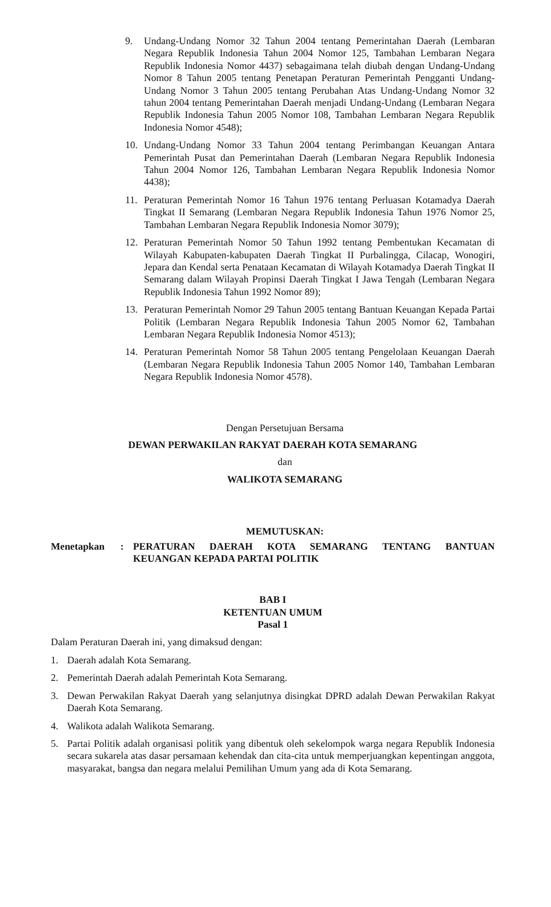9. Undang-Undang Nomor 32 Tahun 2004 tentang Pemerintahan Daerah (Lembaran Negara Republik Indonesia Tahun 2004 Nomor 125, Tambahan Lembaran Negara Republik Indonesia Nomor 4437) sebagaimana telah diubah dengan Undang-Undang Nomor 8 Tahun 2005 tentang Penetapan Peraturan Pemerintah Pengganti Undang-Undang Nomor 3 Tahun 2005 tentang Perubahan Atas Undang-Undang Nomor 32 tahun 2004 tentang Pemerintahan Daerah menjadi Undang-Undang (Lembaran Negara Republik Indonesia Tahun 2005 Nomor 108, Tambahan Lembaran Negara Republik Indonesia Nomor 4548);
10. Undang-Undang Nomor 33 Tahun 2004 tentang Perimbangan Keuangan Antara Pemerintah Pusat dan Pemerintahan Daerah (Lembaran Negara Republik Indonesia Tahun 2004 Nomor 126, Tambahan Lembaran Negara Republik Indonesia Nomor 4438);
11. Peraturan Pemerintah Nomor 16 Tahun 1976 tentang Perluasan Kotamadya Daerah Tingkat II Semarang (Lembaran Negara Republik Indonesia Tahun 1976 Nomor 25, Tambahan Lembaran Negara Republik Indonesia Nomor 3079);
12. Peraturan Pemerintah Nomor 50 Tahun 1992 tentang Pembentukan Kecamatan di Wilayah Kabupaten-kabupaten Daerah Tingkat II Purbalingga, Cilacap, Wonogiri, Jepara dan Kendal serta Penataan Kecamatan di Wilayah Kotamadya Daerah Tingkat II Semarang dalam Wilayah Propinsi Daerah Tingkat I Jawa Tengah (Lembaran Negara Republik Indonesia Tahun 1992 Nomor 89);
13. Peraturan Pemerintah Nomor 29 Tahun 2005 tentang Bantuan Keuangan Kepada Partai Politik (Lembaran Negara Republik Indonesia Tahun 2005 Nomor 62, Tambahan Lembaran Negara Republik Indonesia Nomor 4513);
14. Peraturan Pemerintah Nomor 58 Tahun 2005 tentang Pengelolaan Keuangan Daerah (Lembaran Negara Republik Indonesia Tahun 2005 Nomor 140, Tambahan Lembaran Negara Republik Indonesia Nomor 4578).
Dengan Persetujuan Bersama
DEWAN PERWAKILAN RAKYAT DAERAH KOTA SEMARANG
dan
WALIKOTA SEMARANG
MEMUTUSKAN:
Menetapkan: PERATURAN DAERAH KOTA SEMARANG TENTANG BANTUAN KEUANGAN KEPADA PARTAI POLITIK
BAB I
KETENTUAN UMUM
Pasal 1
Dalam Peraturan Daerah ini, yang dimaksud dengan:
1. Daerah adalah Kota Semarang.
2. Pemerintah Daerah adalah Pemerintah Kota Semarang.
3. Dewan Perwakilan Rakyat Daerah yang selanjutnya disingkat DPRD adalah Dewan Perwakilan Rakyat Daerah Kota Semarang.
4. Walikota adalah Walikota Semarang.
5. Partai Politik adalah organisasi politik yang dibentuk oleh sekelompok warga negara Republik Indonesia secara sukarela atas dasar persamaan kehendak dan cita-cita untuk memperjuangkan kepentingan anggota, masyarakat, bangsa dan negara melalui Pemilihan Umum yang ada di Kota Semarang.